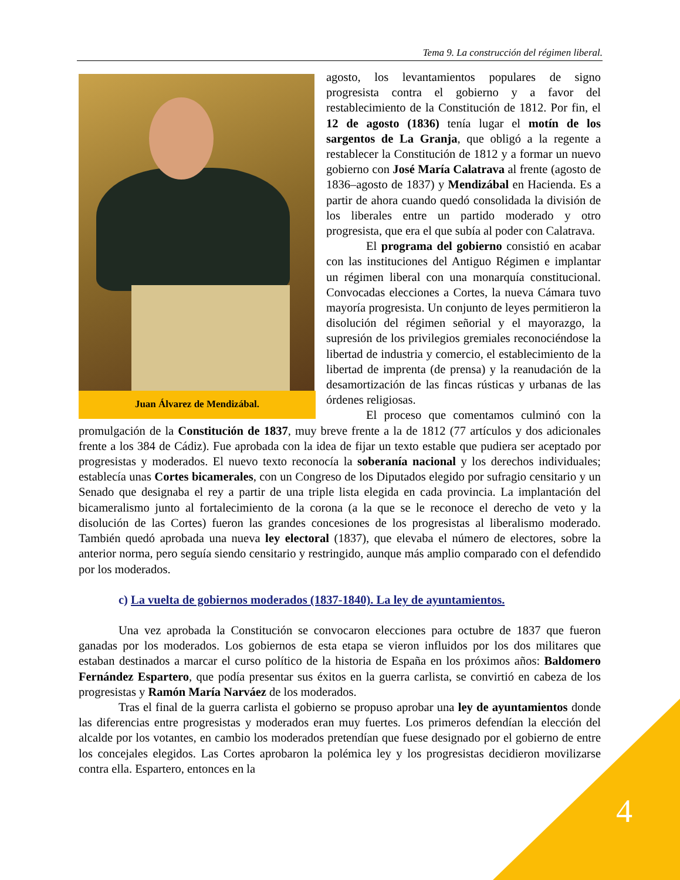Tema 9. La construcción del régimen liberal.
Juan Álvarez de Mendizábal.
agosto, los levantamientos populares de signo progresista contra el gobierno y a favor del restablecimiento de la Constitución de 1812. Por fin, el 12 de agosto (1836) tenía lugar el motín de los sargentos de La Granja, que obligó a la regente a restablecer la Constitución de 1812 y a formar un nuevo gobierno con José María Calatrava al frente (agosto de 1836–agosto de 1837) y Mendizábal en Hacienda. Es a partir de ahora cuando quedó consolidada la división de los liberales entre un partido moderado y otro progresista, que era el que subía al poder con Calatrava.
El programa del gobierno consistió en acabar con las instituciones del Antiguo Régimen e implantar un régimen liberal con una monarquía constitucional. Convocadas elecciones a Cortes, la nueva Cámara tuvo mayoría progresista. Un conjunto de leyes permitieron la disolución del régimen señorial y el mayorazgo, la supresión de los privilegios gremiales reconociéndose la libertad de industria y comercio, el establecimiento de la libertad de imprenta (de prensa) y la reanudación de la desamortización de las fincas rústicas y urbanas de las órdenes religiosas.
El proceso que comentamos culminó con la promulgación de la Constitución de 1837, muy breve frente a la de 1812 (77 artículos y dos adicionales frente a los 384 de Cádiz). Fue aprobada con la idea de fijar un texto estable que pudiera ser aceptado por progresistas y moderados. El nuevo texto reconocía la soberanía nacional y los derechos individuales; establecía unas Cortes bicamerales, con un Congreso de los Diputados elegido por sufragio censitario y un Senado que designaba el rey a partir de una triple lista elegida en cada provincia. La implantación del bicameralismo junto al fortalecimiento de la corona (a la que se le reconoce el derecho de veto y la disolución de las Cortes) fueron las grandes concesiones de los progresistas al liberalismo moderado. También quedó aprobada una nueva ley electoral (1837), que elevaba el número de electores, sobre la anterior norma, pero seguía siendo censitario y restringido, aunque más amplio comparado con el defendido por los moderados.
c) La vuelta de gobiernos moderados (1837-1840). La ley de ayuntamientos.
Una vez aprobada la Constitución se convocaron elecciones para octubre de 1837 que fueron ganadas por los moderados. Los gobiernos de esta etapa se vieron influidos por los dos militares que estaban destinados a marcar el curso político de la historia de España en los próximos años: Baldomero Fernández Espartero, que podía presentar sus éxitos en la guerra carlista, se convirtió en cabeza de los progresistas y Ramón María Narváez de los moderados.
Tras el final de la guerra carlista el gobierno se propuso aprobar una ley de ayuntamientos donde las diferencias entre progresistas y moderados eran muy fuertes. Los primeros defendían la elección del alcalde por los votantes, en cambio los moderados pretendían que fuese designado por el gobierno de entre los concejales elegidos. Las Cortes aprobaron la polémica ley y los progresistas decidieron movilizarse contra ella. Espartero, entonces en la
4